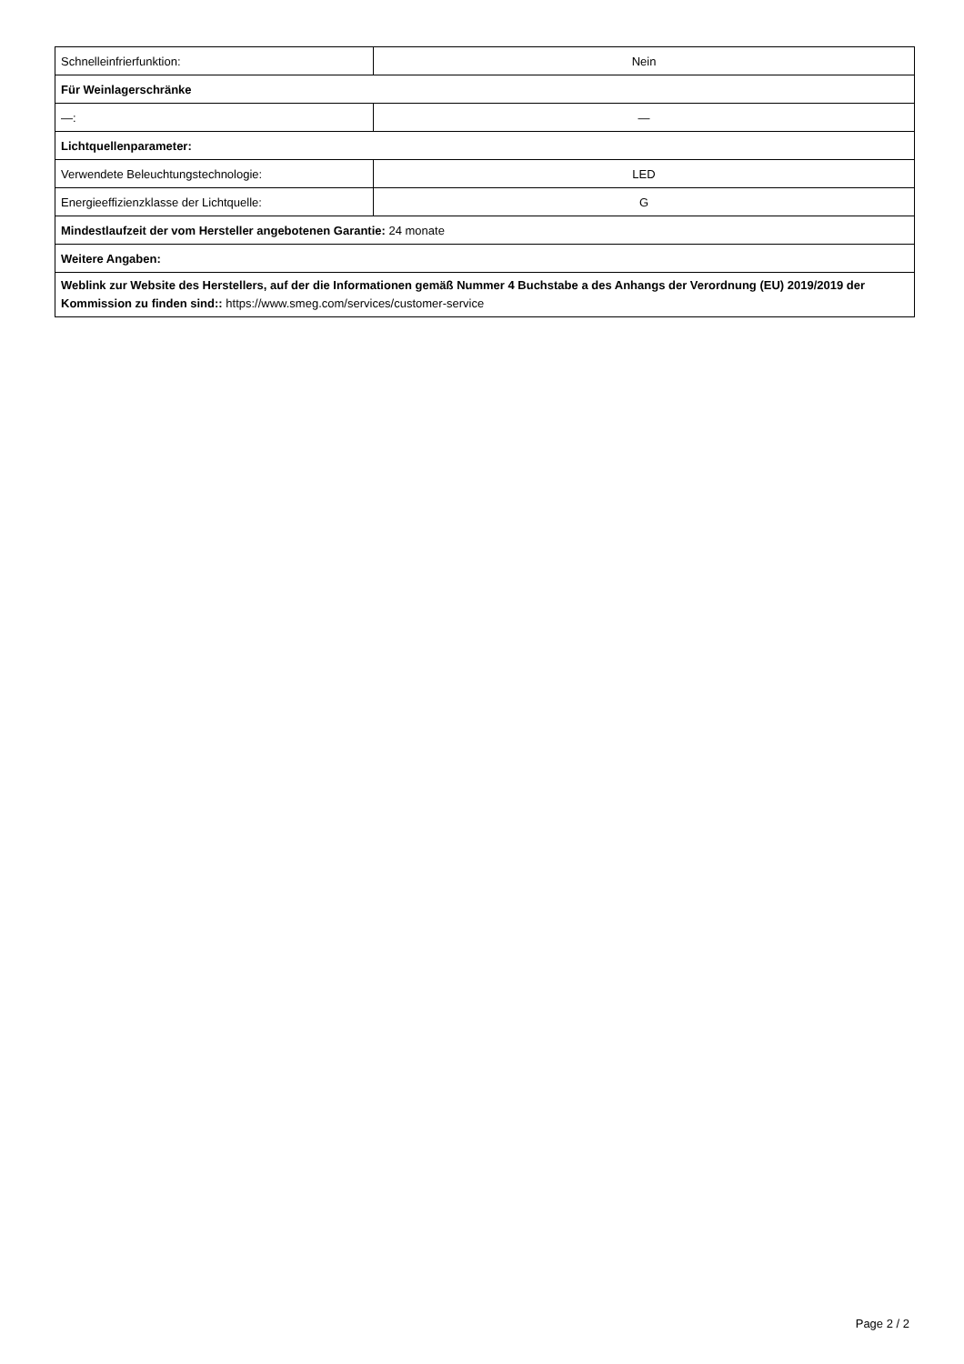| Schnelleinfrierfunktion: | Nein |
| Für Weinlagerschränke | |
| —: | — |
| Lichtquellenparameter: | |
| Verwendete Beleuchtungstechnologie: | LED |
| Energieeffizienzklasse der Lichtquelle: | G |
| Mindestlaufzeit der vom Hersteller angebotenen Garantie: 24 monate | |
| Weitere Angaben: | |
| Weblink zur Website des Herstellers, auf der die Informationen gemäß Nummer 4 Buchstabe a des Anhangs der Verordnung (EU) 2019/2019 der Kommission zu finden sind:: https://www.smeg.com/services/customer-service | |
Page 2 / 2